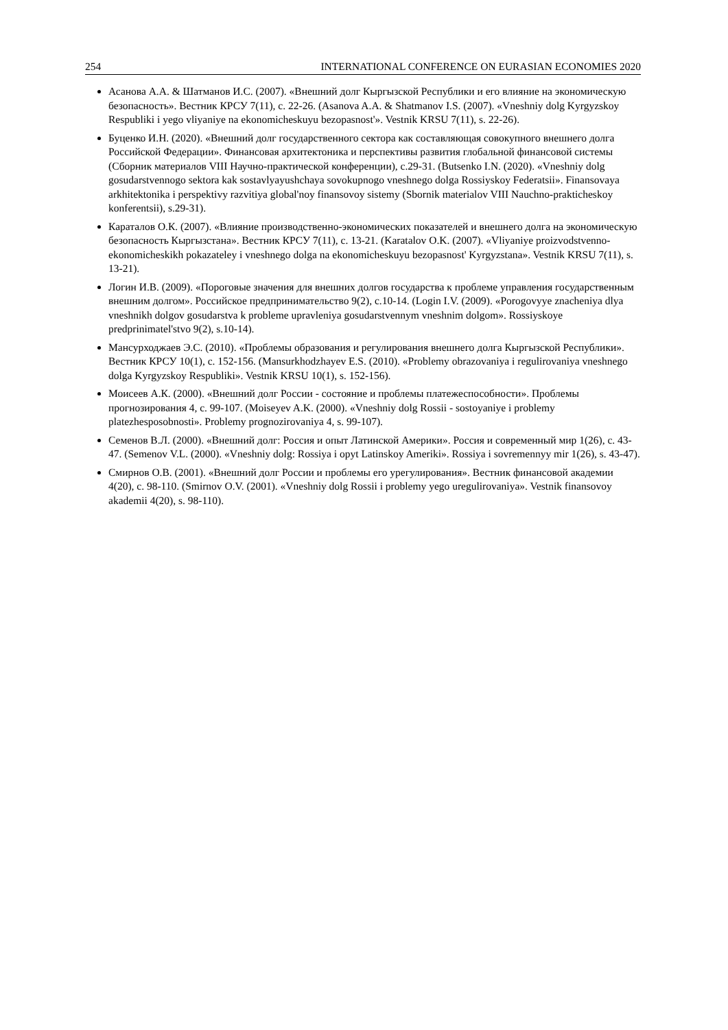254 INTERNATIONAL CONFERENCE ON EURASIAN ECONOMIES 2020
Асанова А.А. & Шатманов И.С. (2007). «Внешний долг Кыргызской Республики и его влияние на экономическую безопасность». Вестник КРСУ 7(11), с. 22-26. (Asanova A.A. & Shatmanov I.S. (2007). «Vneshniy dolg Kyrgyzskoy Respubliki i yego vliyaniye na ekonomicheskuyu bezopasnost'». Vestnik KRSU 7(11), s. 22-26).
Буценко И.Н. (2020). «Внешний долг государственного сектора как составляющая совокупного внешнего долга Российской Федерации». Финансовая архитектоника и перспективы развития глобальной финансовой системы (Сборник материалов VIII Научно-практической конференции), с.29-31. (Butsenko I.N. (2020). «Vneshniy dolg gosudarstvennogo sektora kak sostavlyayushchaya sovokupnogo vneshnego dolga Rossiyskoy Federatsii». Finansovaya arkhitektonika i perspektivy razvitiya global'noy finansovoy sistemy (Sbornik materialov VIII Nauchno-prakticheskoy konferentsii), s.29-31).
Караталов О.К. (2007). «Влияние производственно-экономических показателей и внешнего долга на экономическую безопасность Кыргызстана». Вестник КРСУ 7(11), с. 13-21. (Karatalov O.K. (2007). «Vliyaniye proizvodstvenno-ekonomicheskikh pokazateley i vneshnego dolga na ekonomicheskuyu bezopasnost' Kyrgyzstana». Vestnik KRSU 7(11), s. 13-21).
Логин И.В. (2009). «Пороговые значения для внешних долгов государства к проблеме управления государственным внешним долгом». Российское предпринимательство 9(2), с.10-14. (Login I.V. (2009). «Porogovyye znacheniya dlya vneshnikh dolgov gosudarstva k probleme upravleniya gosudarstvennym vneshnim dolgom». Rossiyskoye predprinimatel'stvo 9(2), s.10-14).
Мансурходжаев Э.С. (2010). «Проблемы образования и регулирования внешнего долга Кыргызской Республики». Вестник КРСУ 10(1), с. 152-156. (Mansurkhodzhayev E.S. (2010). «Problemy obrazovaniya i regulirovaniya vneshnego dolga Kyrgyzskoy Respubliki». Vestnik KRSU 10(1), s. 152-156).
Моисеев А.К. (2000). «Внешний долг России - состояние и проблемы платежеспособности». Проблемы прогнозирования 4, с. 99-107. (Moiseyev A.K. (2000). «Vneshniy dolg Rossii - sostoyaniye i problemy platezhesposobnosti». Problemy prognozirovaniya 4, s. 99-107).
Семенов В.Л. (2000). «Внешний долг: Россия и опыт Латинской Америки». Россия и современный мир 1(26), с. 43-47. (Semenov V.L. (2000). «Vneshniy dolg: Rossiya i opyt Latinskoy Ameriki». Rossiya i sovremennyy mir 1(26), s. 43-47).
Смирнов О.В. (2001). «Внешний долг России и проблемы его урегулирования». Вестник финансовой академии 4(20), с. 98-110. (Smirnov O.V. (2001). «Vneshniy dolg Rossii i problemy yego uregulirovaniya». Vestnik finansovoy akademii 4(20), s. 98-110).